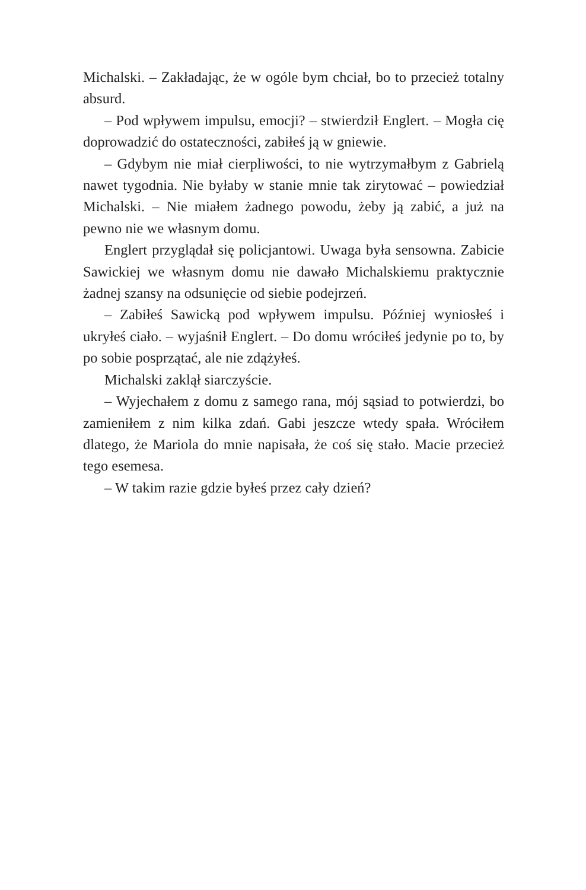Michalski. – Zakładając, że w ogóle bym chciał, bo to przecież totalny absurd.
– Pod wpływem impulsu, emocji? – stwierdził Englert. – Mogła cię doprowadzić do ostateczności, zabiłeś ją w gniewie.
– Gdybym nie miał cierpliwości, to nie wytrzymałbym z Gabrielą nawet tygodnia. Nie byłaby w stanie mnie tak zirytować – powiedział Michalski. – Nie miałem żadnego powodu, żeby ją zabić, a już na pewno nie we własnym domu.
Englert przyglądał się policjantowi. Uwaga była sensowna. Zabicie Sawickiej we własnym domu nie dawało Michalskiemu praktycznie żadnej szansy na odsunięcie od siebie podejrzeń.
– Zabiłeś Sawicką pod wpływem impulsu. Później wyniosłeś i ukryłeś ciało. – wyjaśnił Englert. – Do domu wróciłeś jedynie po to, by po sobie posprzątać, ale nie zdążyłeś.
Michalski zaklął siarczyście.
– Wyjechałem z domu z samego rana, mój sąsiad to potwierdzi, bo zamieniłem z nim kilka zdań. Gabi jeszcze wtedy spała. Wróciłem dlatego, że Mariola do mnie napisała, że coś się stało. Macie przecież tego esemesa.
– W takim razie gdzie byłeś przez cały dzień?